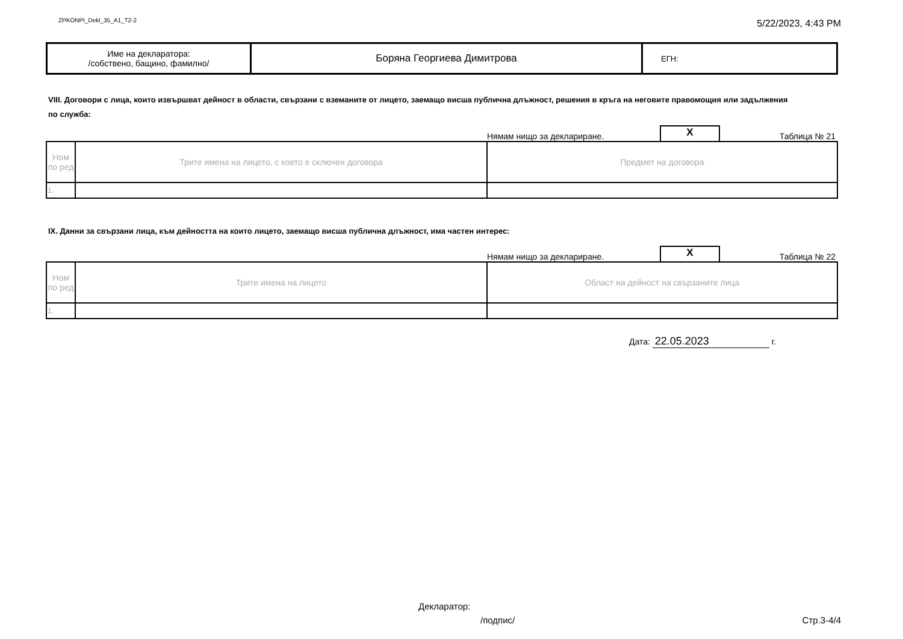ZPKONPI_Dekl_35_A1_T2-2
5/22/2023, 4:43 PM
| Име на декларатора: /собствено, бащино, фамилно/ | Боряна Георгиева Димитрова | ЕГН: |
VIII. Договори с лица, които извършват дейност в области, свързани с вземаните от лицето, заемащо висша публична длъжност, решения в кръга на неговите правомощия или задължения по служба:
Нямам нищо за деклариране.
X
Таблица № 21
| Ном по ред | Трите имена на лицето, с което е сключен договора | Предмет на договора |
| 1. | | |
IX. Данни за свързани лица, към дейността на които лицето, заемащо висша публична длъжност, има частен интерес:
Нямам нищо за деклариране.
X
Таблица № 22
| Ном по ред | Трите имена на лицето | Област на дейност на свързаните лица |
| 1. | | |
Дата: 22.05.2023 г.
Декларатор:
/подпис/ Стр.3-4/4